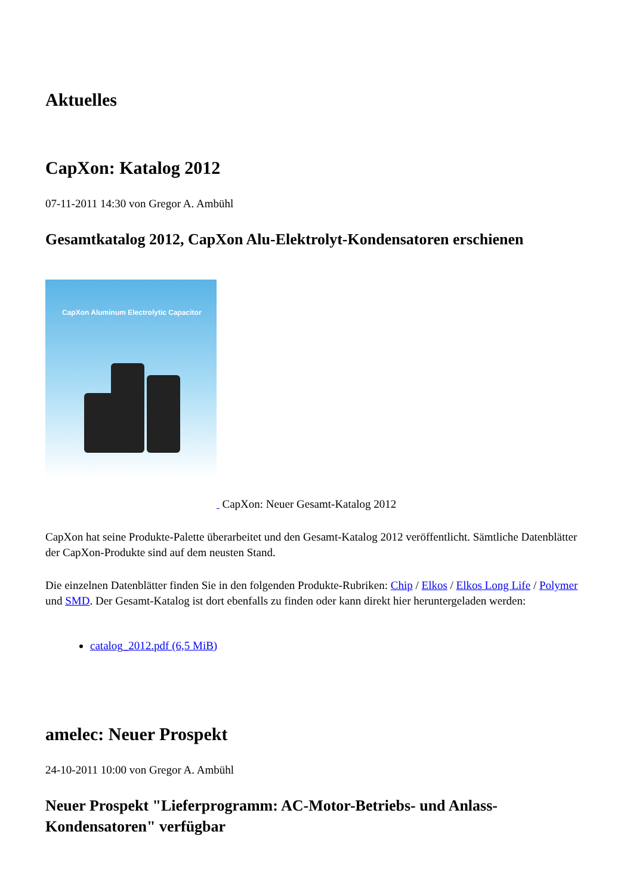Aktuelles
CapXon: Katalog 2012
07-11-2011 14:30 von Gregor A. Ambühl
Gesamtkatalog 2012, CapXon Alu-Elektrolyt-Kondensatoren erschienen
CapXon Aluminum Electrolytic Capacitor CapXon: Neuer Gesamt-Katalog 2012
CapXon hat seine Produkte-Palette überarbeitet und den Gesamt-Katalog 2012 veröffentlicht. Sämtliche Datenblätter der CapXon-Produkte sind auf dem neusten Stand.
Die einzelnen Datenblätter finden Sie in den folgenden Produkte-Rubriken: Chip / Elkos / Elkos Long Life / Polymer und SMD. Der Gesamt-Katalog ist dort ebenfalls zu finden oder kann direkt hier heruntergeladen werden:
catalog_2012.pdf (6,5 MiB)
amelec: Neuer Prospekt
24-10-2011 10:00 von Gregor A. Ambühl
Neuer Prospekt "Lieferprogramm: AC-Motor-Betriebs- und Anlass-Kondensatoren" verfügbar